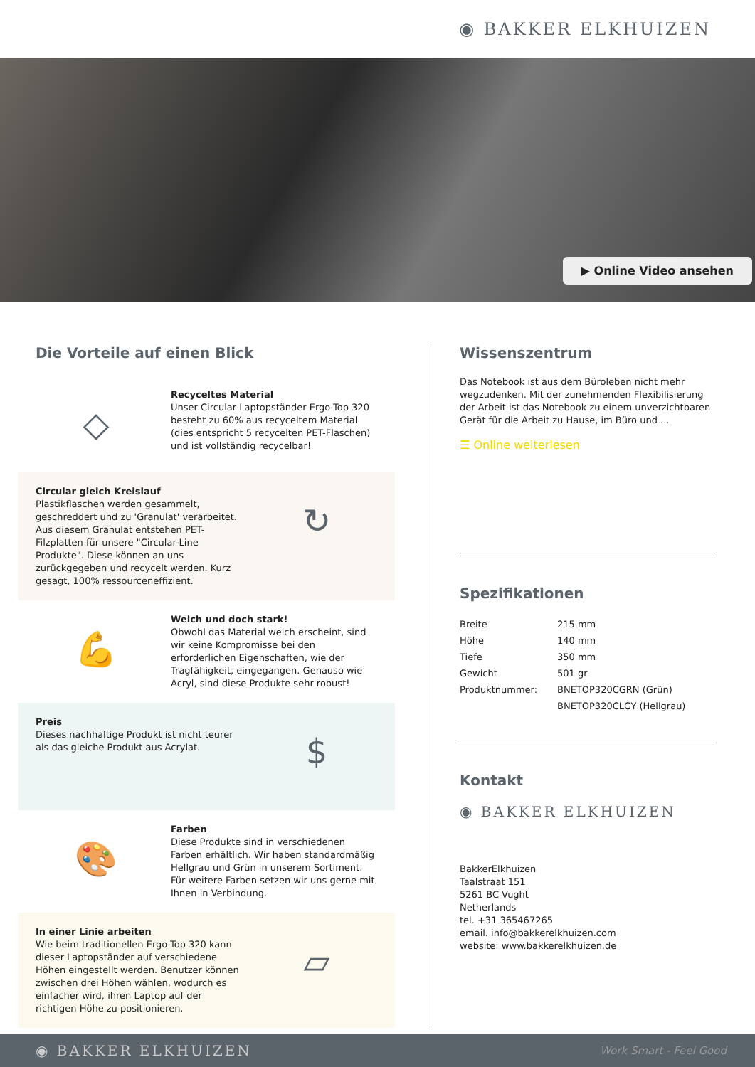◉ BAKKER ELKHUIZEN
▶ Online Video ansehen
Die Vorteile auf einen Blick
◇
Recyceltes Material
Unser Circular Laptopständer Ergo-Top 320 besteht zu 60% aus recyceltem Material (dies entspricht 5 recycelten PET-Flaschen) und ist vollständig recycelbar!
Circular gleich Kreislauf
Plastikflaschen werden gesammelt, geschreddert und zu 'Granulat' verarbeitet. Aus diesem Granulat entstehen PET-Filzplatten für unsere "Circular-Line Produkte". Diese können an uns zurückgegeben und recycelt werden. Kurz gesagt, 100% ressourceneffizient.
↻
💪
Weich und doch stark!
Obwohl das Material weich erscheint, sind wir keine Kompromisse bei den erforderlichen Eigenschaften, wie der Tragfähigkeit, eingegangen. Genauso wie Acryl, sind diese Produkte sehr robust!
Preis
Dieses nachhaltige Produkt ist nicht teurer als das gleiche Produkt aus Acrylat.
$
🎨
Farben
Diese Produkte sind in verschiedenen Farben erhältlich. Wir haben standardmäßig Hellgrau und Grün in unserem Sortiment. Für weitere Farben setzen wir uns gerne mit Ihnen in Verbindung.
In einer Linie arbeiten
Wie beim traditionellen Ergo-Top 320 kann dieser Laptopständer auf verschiedene Höhen eingestellt werden. Benutzer können zwischen drei Höhen wählen, wodurch es einfacher wird, ihren Laptop auf der richtigen Höhe zu positionieren.
▱
Wissenszentrum
Das Notebook ist aus dem Büroleben nicht mehr wegzudenken. Mit der zunehmenden Flexibilisierung der Arbeit ist das Notebook zu einem unverzichtbaren Gerät für die Arbeit zu Hause, im Büro und ...
☰ Online weiterlesen
Spezifikationen
| Breite | 215 mm |
| Höhe | 140 mm |
| Tiefe | 350 mm |
| Gewicht | 501 gr |
| Produktnummer: | BNETOP320CGRN (Grün) |
| | BNETOP320CLGY (Hellgrau) |
Kontakt
◉ BAKKER ELKHUIZEN
BakkerElkhuizen
Taalstraat 151
5261 BC Vught
Netherlands
tel. +31 365467265
email. info@bakkerelkhuizen.com
website: www.bakkerelkhuizen.de
◉ BAKKER ELKHUIZEN Work Smart - Feel Good